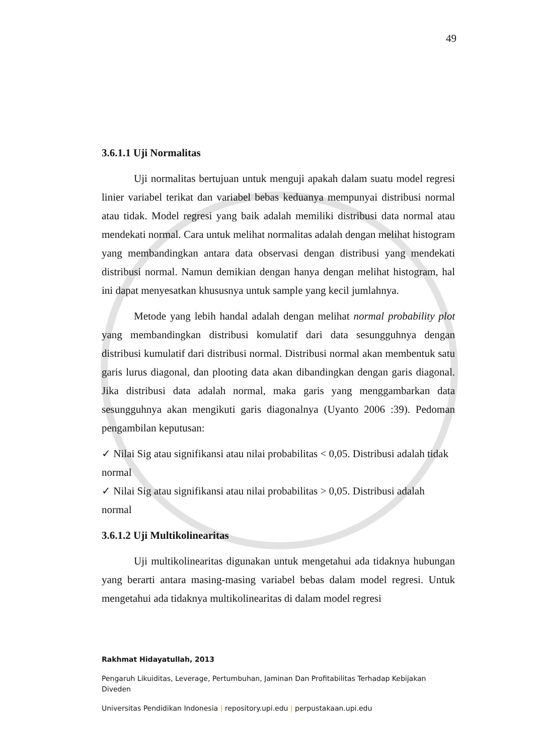49
3.6.1.1 Uji Normalitas
Uji normalitas bertujuan untuk menguji apakah dalam suatu model regresi linier variabel terikat dan variabel bebas keduanya mempunyai distribusi normal atau tidak. Model regresi yang baik adalah memiliki distribusi data normal atau mendekati normal. Cara untuk melihat normalitas adalah dengan melihat histogram yang membandingkan antara data observasi dengan distribusi yang mendekati distribusi normal. Namun demikian dengan hanya dengan melihat histogram, hal ini dapat menyesatkan khususnya untuk sample yang kecil jumlahnya.
Metode yang lebih handal adalah dengan melihat normal probability plot yang membandingkan distribusi komulatif dari data sesungguhnya dengan distribusi kumulatif dari distribusi normal. Distribusi normal akan membentuk satu garis lurus diagonal, dan plooting data akan dibandingkan dengan garis diagonal. Jika distribusi data adalah normal, maka garis yang menggambarkan data sesungguhnya akan mengikuti garis diagonalnya (Uyanto 2006 :39). Pedoman pengambilan keputusan:
✓ Nilai Sig atau signifikansi atau nilai probabilitas < 0,05. Distribusi adalah tidak normal
✓ Nilai Sig atau signifikansi atau nilai probabilitas > 0,05. Distribusi adalah normal
3.6.1.2 Uji Multikolinearitas
Uji multikolinearitas digunakan untuk mengetahui ada tidaknya hubungan yang berarti antara masing-masing variabel bebas dalam model regresi. Untuk mengetahui ada tidaknya multikolinearitas di dalam model regresi
Rakhmat Hidayatullah, 2013
Pengaruh Likuiditas, Leverage, Pertumbuhan, Jaminan Dan Profitabilitas Terhadap Kebijakan Diveden
Universitas Pendidikan Indonesia | repository.upi.edu | perpustakaan.upi.edu